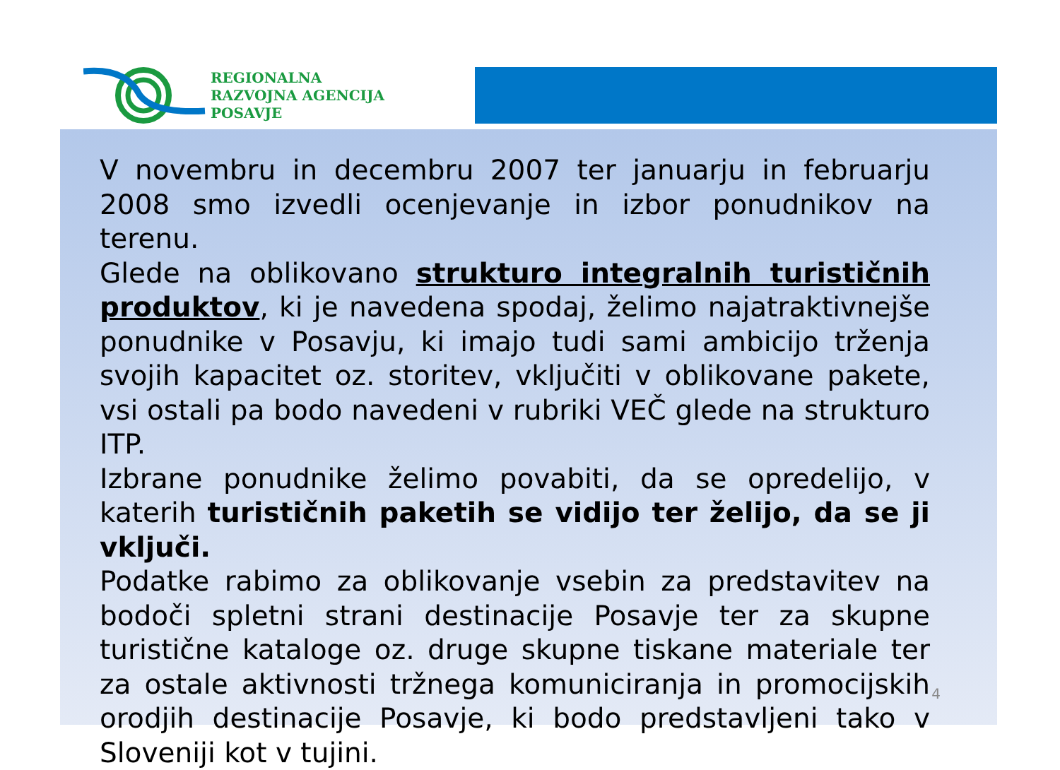REGIONALNA
RAZVOJNA AGENCIJA
POSAVJE
V novembru in decembru 2007 ter januarju in februarju 2008 smo izvedli ocenjevanje in izbor ponudnikov na terenu.
Glede na oblikovano strukturo integralnih turističnih produktov, ki je navedena spodaj, želimo najatraktivnejše ponudnike v Posavju, ki imajo tudi sami ambicijo trženja svojih kapacitet oz. storitev, vključiti v oblikovane pakete, vsi ostali pa bodo navedeni v rubriki VEČ glede na strukturo ITP.
Izbrane ponudnike želimo povabiti, da se opredelijo, v katerih turističnih paketih se vidijo ter želijo, da se ji vključi.
Podatke rabimo za oblikovanje vsebin za predstavitev na bodoči spletni strani destinacije Posavje ter za skupne turistične kataloge oz. druge skupne tiskane materiale ter za ostale aktivnosti tržnega komuniciranja in promocijskih orodjih destinacije Posavje, ki bodo predstavljeni tako v Sloveniji kot v tujini.
4